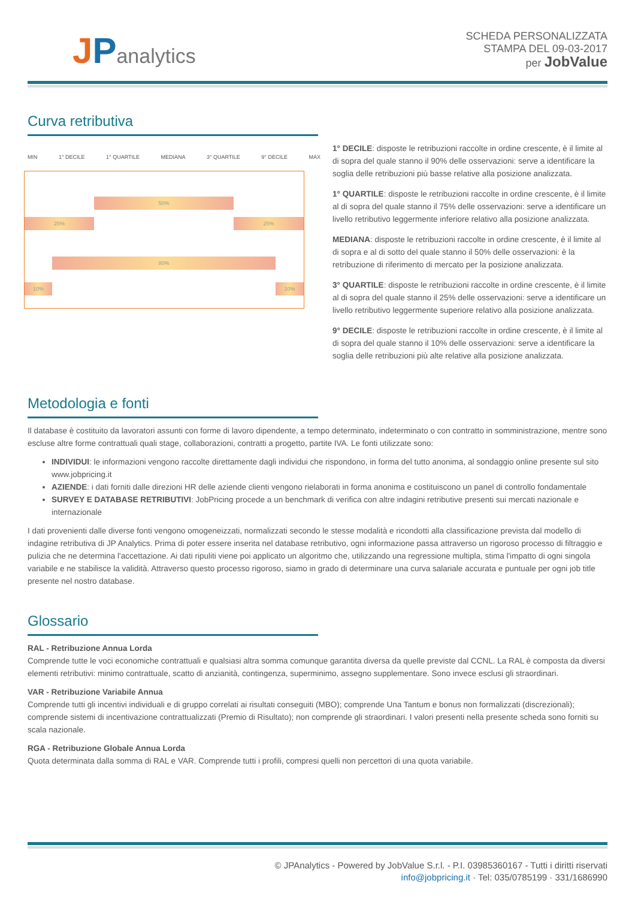JPanalytics
SCHEDA PERSONALIZZATA
STAMPA DEL 09-03-2017
per JobValue
Curva retributiva
MIN 1° DECILE 1° QUARTILE MEDIANA 3° QUARTILE 9° DECILE MAX
50%
25% 25%
80%
10% 10%
1° DECILE: disposte le retribuzioni raccolte in ordine crescente, è il limite al di sopra del quale stanno il 90% delle osservazioni: serve a identificare la soglia delle retribuzioni più basse relative alla posizione analizzata.
1° QUARTILE: disposte le retribuzioni raccolte in ordine crescente, è il limite al di sopra del quale stanno il 75% delle osservazioni: serve a identificare un livello retributivo leggermente inferiore relativo alla posizione analizzata.
MEDIANA: disposte le retribuzioni raccolte in ordine crescente, è il limite al di sopra e al di sotto del quale stanno il 50% delle osservazioni: è la retribuzione di riferimento di mercato per la posizione analizzata.
3° QUARTILE: disposte le retribuzioni raccolte in ordine crescente, è il limite al di sopra del quale stanno il 25% delle osservazioni: serve a identificare un livello retributivo leggermente superiore relativo alla posizione analizzata.
9° DECILE: disposte le retribuzioni raccolte in ordine crescente, è il limite al di sopra del quale stanno il 10% delle osservazioni: serve a identificare la soglia delle retribuzioni più alte relative alla posizione analizzata.
Metodologia e fonti
Il database è costituito da lavoratori assunti con forme di lavoro dipendente, a tempo determinato, indeterminato o con contratto in somministrazione, mentre sono escluse altre forme contrattuali quali stage, collaborazioni, contratti a progetto, partite IVA. Le fonti utilizzate sono:
INDIVIDUI: le informazioni vengono raccolte direttamente dagli individui che rispondono, in forma del tutto anonima, al sondaggio online presente sul sito www.jobpricing.it
AZIENDE: i dati forniti dalle direzioni HR delle aziende clienti vengono rielaborati in forma anonima e costituiscono un panel di controllo fondamentale
SURVEY E DATABASE RETRIBUTIVI: JobPricing procede a un benchmark di verifica con altre indagini retributive presenti sui mercati nazionale e internazionale
I dati provenienti dalle diverse fonti vengono omogeneizzati, normalizzati secondo le stesse modalità e ricondotti alla classificazione prevista dal modello di indagine retributiva di JP Analytics. Prima di poter essere inserita nel database retributivo, ogni informazione passa attraverso un rigoroso processo di filtraggio e pulizia che ne determina l'accettazione. Ai dati ripuliti viene poi applicato un algoritmo che, utilizzando una regressione multipla, stima l'impatto di ogni singola variabile e ne stabilisce la validità. Attraverso questo processo rigoroso, siamo in grado di determinare una curva salariale accurata e puntuale per ogni job title presente nel nostro database.
Glossario
RAL - Retribuzione Annua Lorda
Comprende tutte le voci economiche contrattuali e qualsiasi altra somma comunque garantita diversa da quelle previste dal CCNL. La RAL è composta da diversi elementi retributivi: minimo contrattuale, scatto di anzianità, contingenza, superminimo, assegno supplementare. Sono invece esclusi gli straordinari.
VAR - Retribuzione Variabile Annua
Comprende tutti gli incentivi individuali e di gruppo correlati ai risultati conseguiti (MBO); comprende Una Tantum e bonus non formalizzati (discrezionali); comprende sistemi di incentivazione contrattualizzati (Premio di Risultato); non comprende gli straordinari. I valori presenti nella presente scheda sono forniti su scala nazionale.
RGA - Retribuzione Globale Annua Lorda
Quota determinata dalla somma di RAL e VAR. Comprende tutti i profili, compresi quelli non percettori di una quota variabile.
© JPAnalytics - Powered by JobValue S.r.l. - P.I. 03985360167 - Tutti i diritti riservati
info@jobpricing.it · Tel: 035/0785199 · 331/1686990